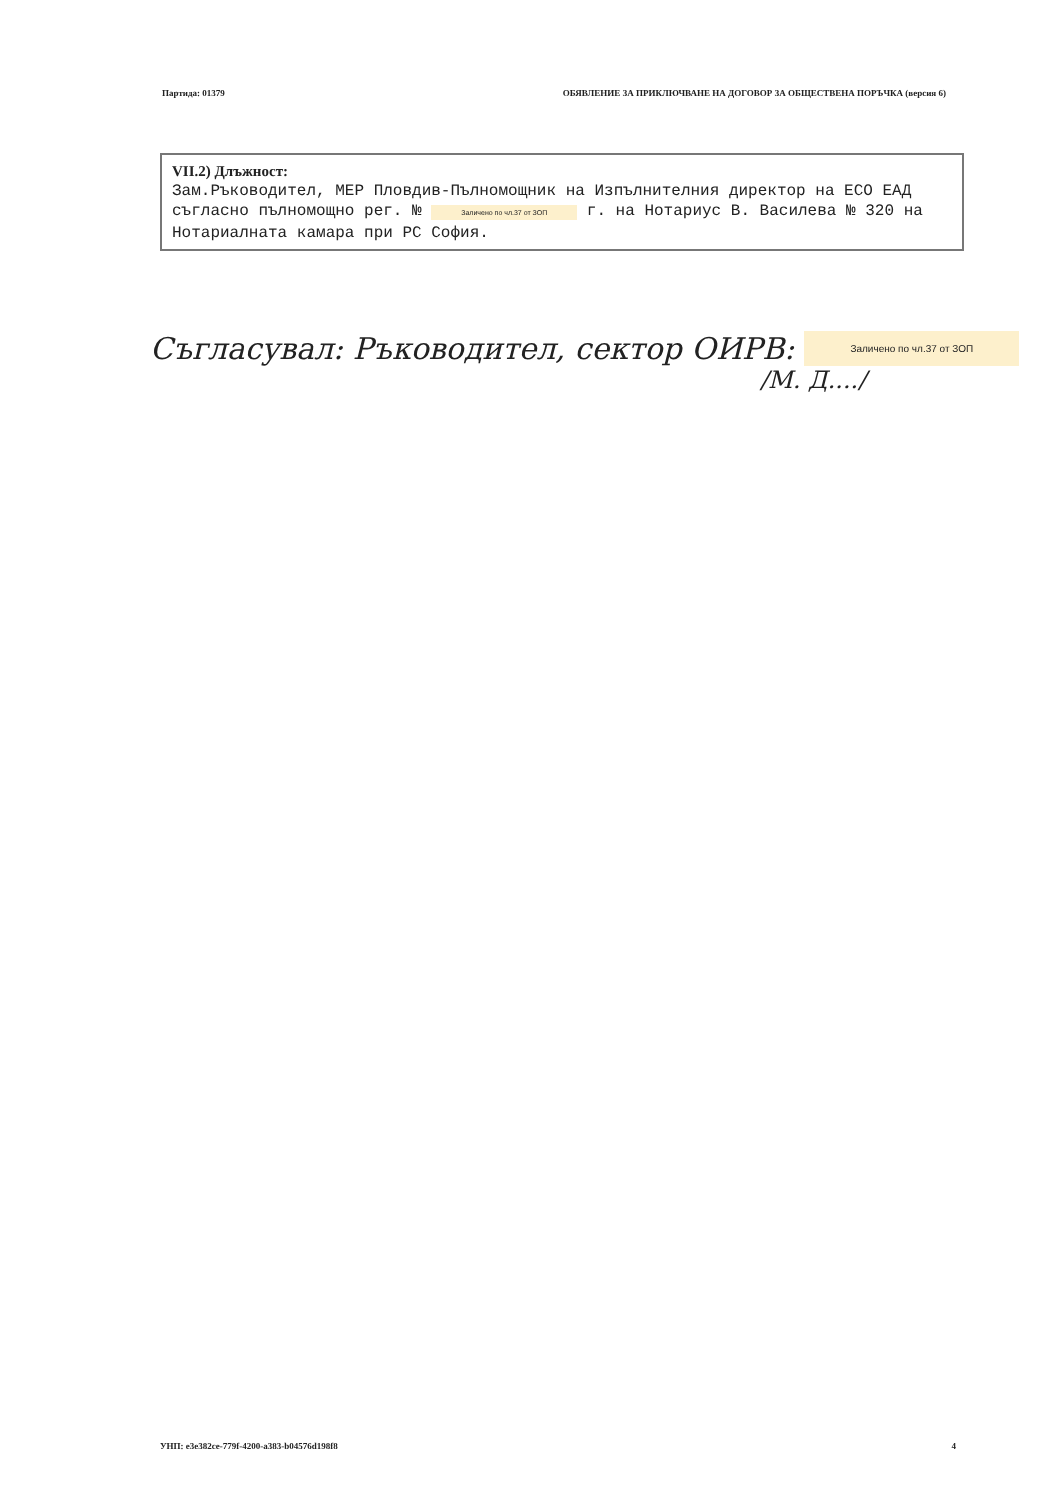Партида: 01379 ОБЯВЛЕНИЕ ЗА ПРИКЛЮЧВАНЕ НА ДОГОВОР ЗА ОБЩЕСТВЕНА ПОРЪЧКА (версия 6)
VII.2) Длъжност:
Зам.Ръководител, МЕР Пловдив-Пълномощник на Изпълнителния директор на ЕСО ЕАД съгласно пълномощно рег. № Заличено по чл.37 от ЗОП г. на Нотариус В. Василева № 320 на Нотариалната камара при РС София.
Съгласувал: Ръководител, сектор ОИРВ: Заличено по чл.37 от ЗОП
/М. Д..../
УНП: e3e382ce-779f-4200-a383-b04576d198f8 4